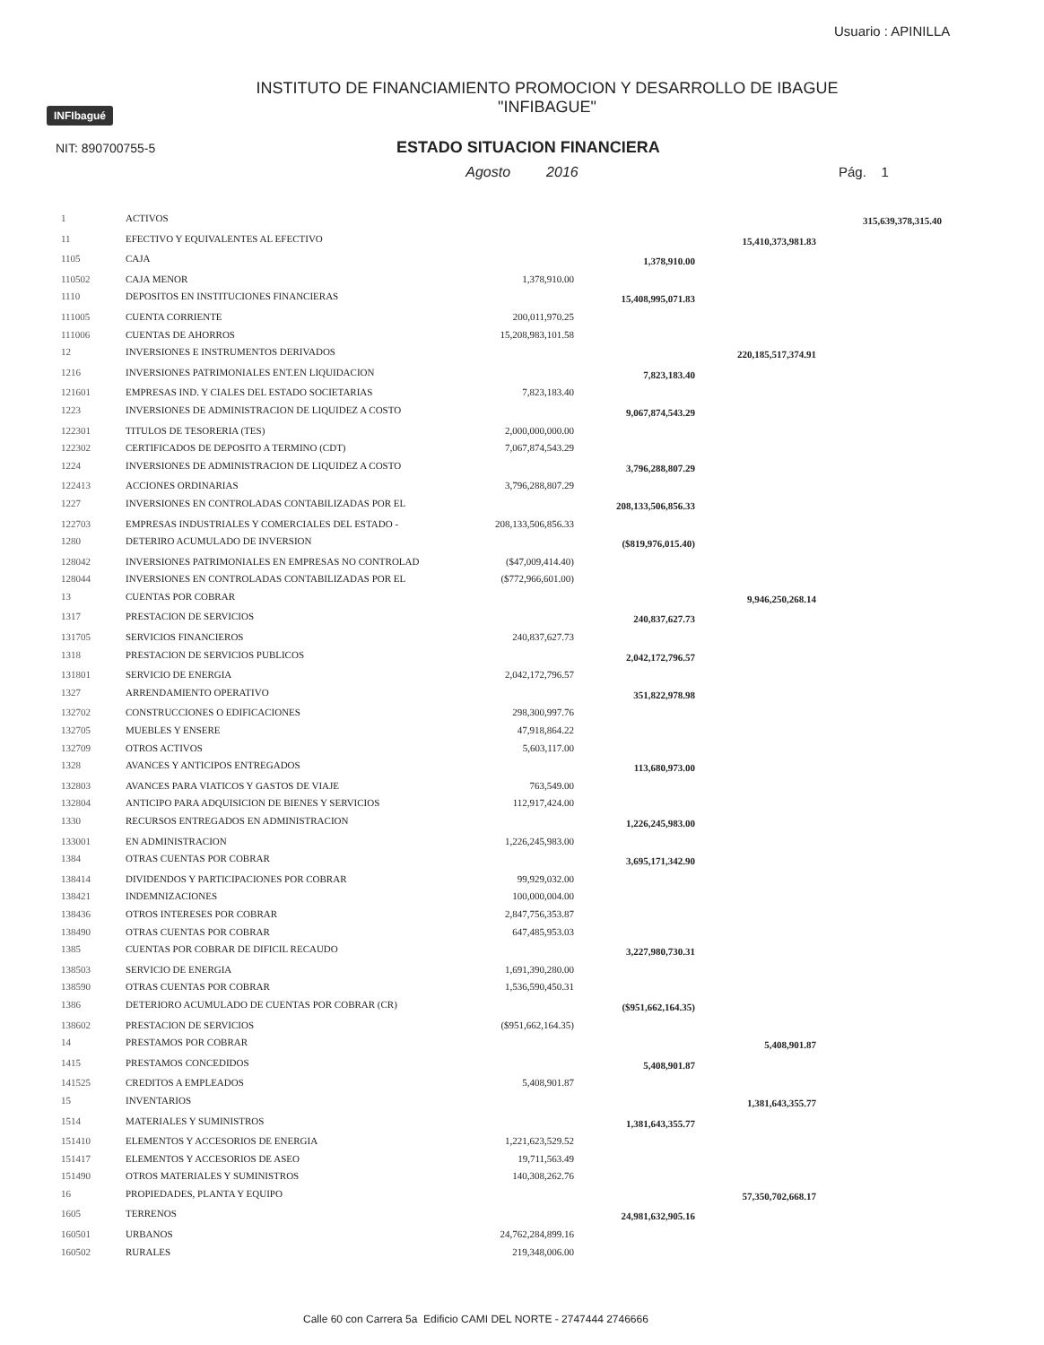Usuario : APINILLA
INFIbagué
INSTITUTO DE FINANCIAMIENTO PROMOCION Y DESARROLLO DE IBAGUE
"INFIBAGUE"
NIT: 890700755-5
ESTADO SITUACION FINANCIERA
Agosto 2016 Pág. 1
| 1 | ACTIVOS | | | | 315,639,378,315.40 |
| 11 | EFECTIVO Y EQUIVALENTES AL EFECTIVO | | | 15,410,373,981.83 | |
| 1105 | CAJA | | 1,378,910.00 | | |
| 110502 | CAJA MENOR | 1,378,910.00 | | | |
| 1110 | DEPOSITOS EN INSTITUCIONES FINANCIERAS | | 15,408,995,071.83 | | |
| 111005 | CUENTA CORRIENTE | 200,011,970.25 | | | |
| 111006 | CUENTAS DE AHORROS | 15,208,983,101.58 | | | |
| 12 | INVERSIONES E INSTRUMENTOS DERIVADOS | | | 220,185,517,374.91 | |
| 1216 | INVERSIONES PATRIMONIALES ENT.EN LIQUIDACION | | 7,823,183.40 | | |
| 121601 | EMPRESAS IND. Y CIALES DEL ESTADO SOCIETARIAS | 7,823,183.40 | | | |
| 1223 | INVERSIONES DE ADMINISTRACION DE LIQUIDEZ A COSTO | | 9,067,874,543.29 | | |
| 122301 | TITULOS DE TESORERIA (TES) | 2,000,000,000.00 | | | |
| 122302 | CERTIFICADOS DE DEPOSITO A TERMINO (CDT) | 7,067,874,543.29 | | | |
| 1224 | INVERSIONES DE ADMINISTRACION DE LIQUIDEZ A COSTO | | 3,796,288,807.29 | | |
| 122413 | ACCIONES ORDINARIAS | 3,796,288,807.29 | | | |
| 1227 | INVERSIONES EN CONTROLADAS CONTABILIZADAS POR EL | | 208,133,506,856.33 | | |
| 122703 | EMPRESAS INDUSTRIALES Y COMERCIALES DEL ESTADO - | 208,133,506,856.33 | | | |
| 1280 | DETERIRO ACUMULADO DE INVERSION | | ($819,976,015.40) | | |
| 128042 | INVERSIONES PATRIMONIALES EN EMPRESAS NO CONTROLAD | ($47,009,414.40) | | | |
| 128044 | INVERSIONES EN CONTROLADAS CONTABILIZADAS POR EL | ($772,966,601.00) | | | |
| 13 | CUENTAS POR COBRAR | | | 9,946,250,268.14 | |
| 1317 | PRESTACION DE SERVICIOS | | 240,837,627.73 | | |
| 131705 | SERVICIOS FINANCIEROS | 240,837,627.73 | | | |
| 1318 | PRESTACION DE SERVICIOS PUBLICOS | | 2,042,172,796.57 | | |
| 131801 | SERVICIO DE ENERGIA | 2,042,172,796.57 | | | |
| 1327 | ARRENDAMIENTO OPERATIVO | | 351,822,978.98 | | |
| 132702 | CONSTRUCCIONES O EDIFICACIONES | 298,300,997.76 | | | |
| 132705 | MUEBLES Y ENSERE | 47,918,864.22 | | | |
| 132709 | OTROS ACTIVOS | 5,603,117.00 | | | |
| 1328 | AVANCES Y ANTICIPOS ENTREGADOS | | 113,680,973.00 | | |
| 132803 | AVANCES PARA VIATICOS Y GASTOS DE VIAJE | 763,549.00 | | | |
| 132804 | ANTICIPO PARA ADQUISICION DE BIENES Y SERVICIOS | 112,917,424.00 | | | |
| 1330 | RECURSOS ENTREGADOS EN ADMINISTRACION | | 1,226,245,983.00 | | |
| 133001 | EN ADMINISTRACION | 1,226,245,983.00 | | | |
| 1384 | OTRAS CUENTAS POR COBRAR | | 3,695,171,342.90 | | |
| 138414 | DIVIDENDOS Y PARTICIPACIONES POR COBRAR | 99,929,032.00 | | | |
| 138421 | INDEMNIZACIONES | 100,000,004.00 | | | |
| 138436 | OTROS INTERESES POR COBRAR | 2,847,756,353.87 | | | |
| 138490 | OTRAS CUENTAS POR COBRAR | 647,485,953.03 | | | |
| 1385 | CUENTAS POR COBRAR DE DIFICIL RECAUDO | | 3,227,980,730.31 | | |
| 138503 | SERVICIO DE ENERGIA | 1,691,390,280.00 | | | |
| 138590 | OTRAS CUENTAS POR COBRAR | 1,536,590,450.31 | | | |
| 1386 | DETERIORO ACUMULADO DE CUENTAS POR COBRAR (CR) | | ($951,662,164.35) | | |
| 138602 | PRESTACION DE SERVICIOS | ($951,662,164.35) | | | |
| 14 | PRESTAMOS POR COBRAR | | | 5,408,901.87 | |
| 1415 | PRESTAMOS CONCEDIDOS | | 5,408,901.87 | | |
| 141525 | CREDITOS A EMPLEADOS | 5,408,901.87 | | | |
| 15 | INVENTARIOS | | | 1,381,643,355.77 | |
| 1514 | MATERIALES Y SUMINISTROS | | 1,381,643,355.77 | | |
| 151410 | ELEMENTOS Y ACCESORIOS DE ENERGIA | 1,221,623,529.52 | | | |
| 151417 | ELEMENTOS Y ACCESORIOS DE ASEO | 19,711,563.49 | | | |
| 151490 | OTROS MATERIALES Y SUMINISTROS | 140,308,262.76 | | | |
| 16 | PROPIEDADES, PLANTA Y EQUIPO | | | 57,350,702,668.17 | |
| 1605 | TERRENOS | | 24,981,632,905.16 | | |
| 160501 | URBANOS | 24,762,284,899.16 | | | |
| 160502 | RURALES | 219,348,006.00 | | | |
Calle 60 con Carrera 5a Edificio CAMI DEL NORTE - 2747444 2746666